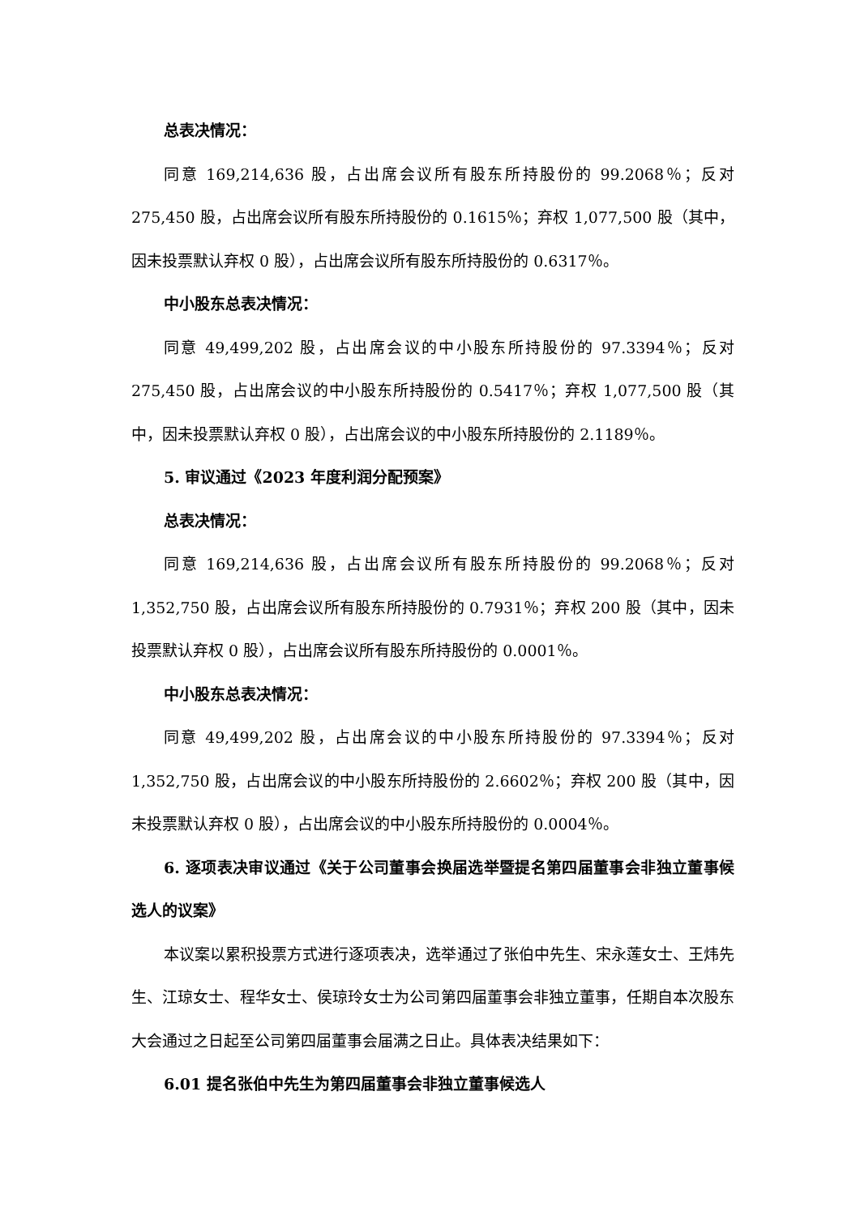总表决情况：
同意 169,214,636 股，占出席会议所有股东所持股份的 99.2068％；反对 275,450 股，占出席会议所有股东所持股份的 0.1615％；弃权 1,077,500 股（其中，因未投票默认弃权 0 股），占出席会议所有股东所持股份的 0.6317％。
中小股东总表决情况：
同意 49,499,202 股，占出席会议的中小股东所持股份的 97.3394％；反对 275,450 股，占出席会议的中小股东所持股份的 0.5417％；弃权 1,077,500 股（其中，因未投票默认弃权 0 股），占出席会议的中小股东所持股份的 2.1189％。
5. 审议通过《2023 年度利润分配预案》
总表决情况：
同意 169,214,636 股，占出席会议所有股东所持股份的 99.2068％；反对 1,352,750 股，占出席会议所有股东所持股份的 0.7931％；弃权 200 股（其中，因未投票默认弃权 0 股），占出席会议所有股东所持股份的 0.0001％。
中小股东总表决情况：
同意 49,499,202 股，占出席会议的中小股东所持股份的 97.3394％；反对 1,352,750 股，占出席会议的中小股东所持股份的 2.6602％；弃权 200 股（其中，因未投票默认弃权 0 股），占出席会议的中小股东所持股份的 0.0004％。
6. 逐项表决审议通过《关于公司董事会换届选举暨提名第四届董事会非独立董事候选人的议案》
本议案以累积投票方式进行逐项表决，选举通过了张伯中先生、宋永莲女士、王炜先生、江琼女士、程华女士、侯琼玲女士为公司第四届董事会非独立董事，任期自本次股东大会通过之日起至公司第四届董事会届满之日止。具体表决结果如下：
6.01 提名张伯中先生为第四届董事会非独立董事候选人